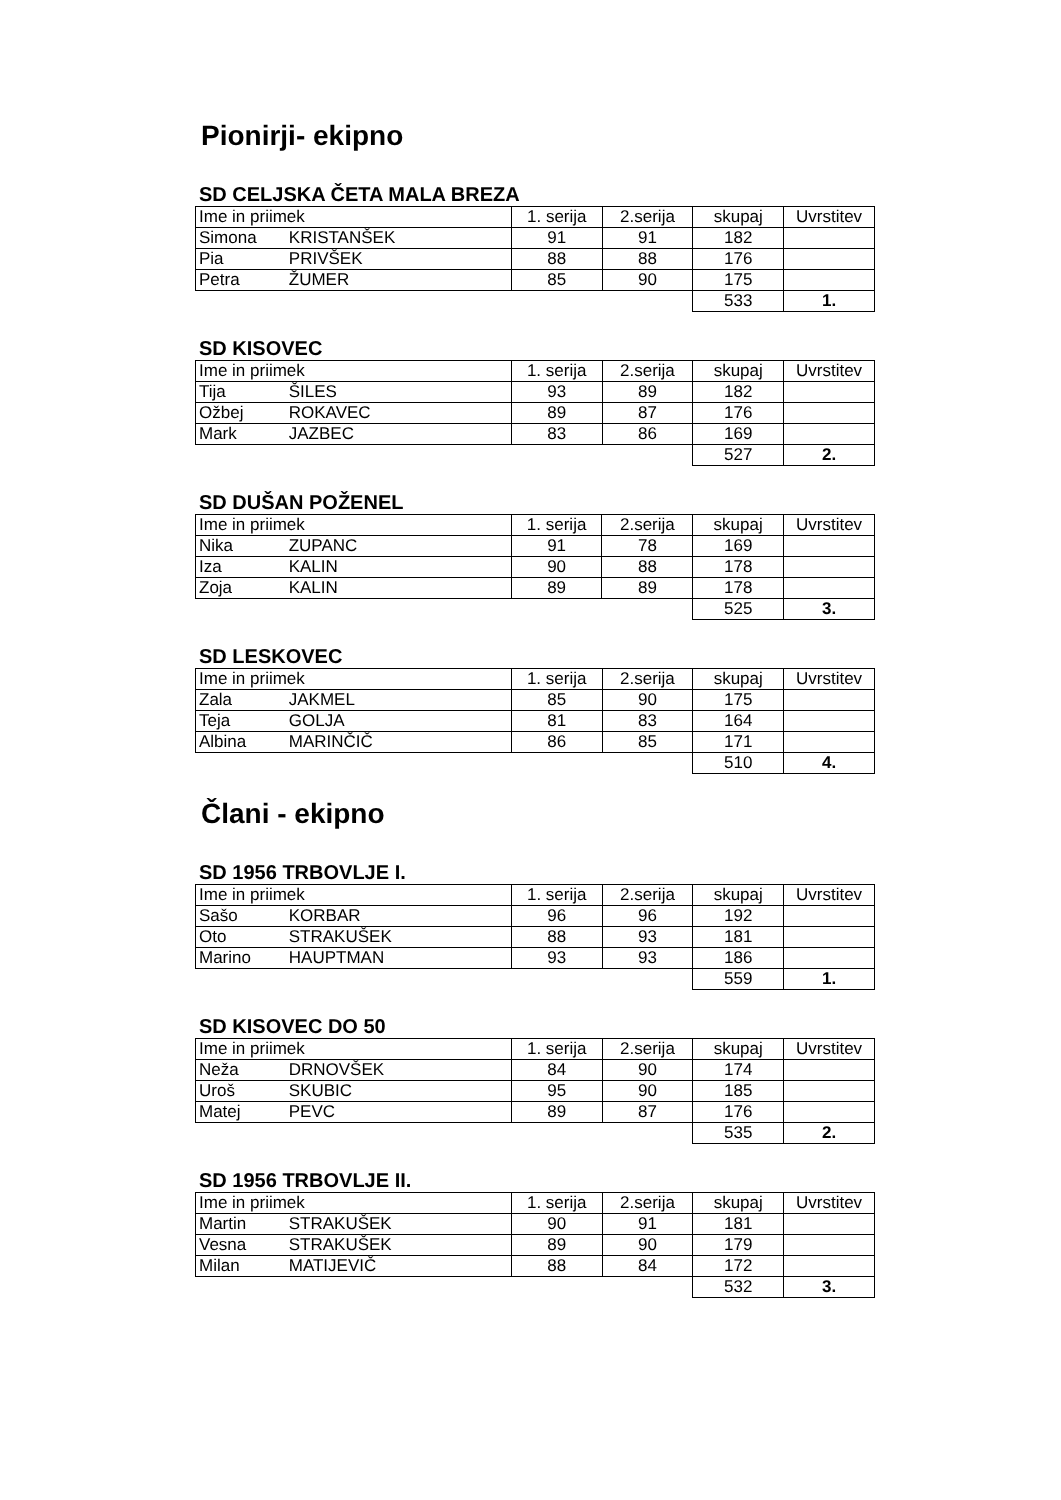Pionirji- ekipno
SD CELJSKA ČETA MALA BREZA
| Ime in priimek | | 1. serija | 2.serija | skupaj | Uvrstitev |
| --- | --- | --- | --- | --- | --- |
| Simona | KRISTANŠEK | 91 | 91 | 182 | |
| Pia | PRIVŠEK | 88 | 88 | 176 | |
| Petra | ŽUMER | 85 | 90 | 175 | |
| | | | | 533 | 1. |
SD KISOVEC
| Ime in priimek | | 1. serija | 2.serija | skupaj | Uvrstitev |
| --- | --- | --- | --- | --- | --- |
| Tija | ŠILES | 93 | 89 | 182 | |
| Ožbej | ROKAVEC | 89 | 87 | 176 | |
| Mark | JAZBEC | 83 | 86 | 169 | |
| | | | | 527 | 2. |
SD DUŠAN POŽENEL
| Ime in priimek | | 1. serija | 2.serija | skupaj | Uvrstitev |
| --- | --- | --- | --- | --- | --- |
| Nika | ZUPANC | 91 | 78 | 169 | |
| Iza | KALIN | 90 | 88 | 178 | |
| Zoja | KALIN | 89 | 89 | 178 | |
| | | | | 525 | 3. |
SD LESKOVEC
| Ime in priimek | | 1. serija | 2.serija | skupaj | Uvrstitev |
| --- | --- | --- | --- | --- | --- |
| Zala | JAKMEL | 85 | 90 | 175 | |
| Teja | GOLJA | 81 | 83 | 164 | |
| Albina | MARINČIČ | 86 | 85 | 171 | |
| | | | | 510 | 4. |
Člani - ekipno
SD 1956 TRBOVLJE I.
| Ime in priimek | | 1. serija | 2.serija | skupaj | Uvrstitev |
| --- | --- | --- | --- | --- | --- |
| Sašo | KORBAR | 96 | 96 | 192 | |
| Oto | STRAKUŠEK | 88 | 93 | 181 | |
| Marino | HAUPTMAN | 93 | 93 | 186 | |
| | | | | 559 | 1. |
SD KISOVEC DO 50
| Ime in priimek | | 1. serija | 2.serija | skupaj | Uvrstitev |
| --- | --- | --- | --- | --- | --- |
| Neža | DRNOVŠEK | 84 | 90 | 174 | |
| Uroš | SKUBIC | 95 | 90 | 185 | |
| Matej | PEVC | 89 | 87 | 176 | |
| | | | | 535 | 2. |
SD 1956 TRBOVLJE II.
| Ime in priimek | | 1. serija | 2.serija | skupaj | Uvrstitev |
| --- | --- | --- | --- | --- | --- |
| Martin | STRAKUŠEK | 90 | 91 | 181 | |
| Vesna | STRAKUŠEK | 89 | 90 | 179 | |
| Milan | MATIJEVIČ | 88 | 84 | 172 | |
| | | | | 532 | 3. |